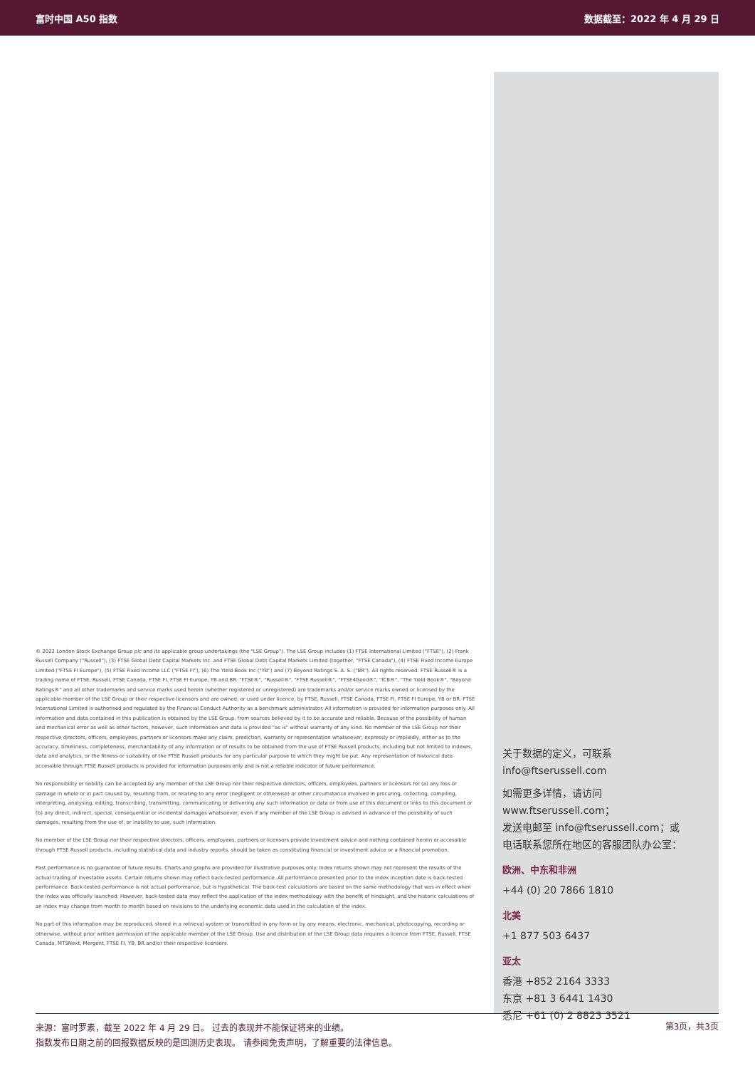富时中国 A50 指数 数据截至：2022 年 4 月 29 日
© 2022 London Stock Exchange Group plc and its applicable group undertakings (the "LSE Group"). The LSE Group includes (1) FTSE International Limited ("FTSE"), (2) Frank Russell Company ("Russell"), (3) FTSE Global Debt Capital Markets Inc. and FTSE Global Debt Capital Markets Limited (together, "FTSE Canada"), (4) FTSE Fixed Income Europe Limited ("FTSE FI Europe"), (5) FTSE Fixed Income LLC ("FTSE FI"), (6) The Yield Book Inc ("YB") and (7) Beyond Ratings S. A. S. ("BR"). All rights reserved. FTSE Russell® is a trading name of FTSE, Russell, FTSE Canada, FTSE FI, FTSE FI Europe, YB and BR. "FTSE®", "Russell®", "FTSE Russell®", "FTSE4Good®", "ICB®", "The Yield Book®", "Beyond Ratings®" and all other trademarks and service marks used herein (whether registered or unregistered) are trademarks and/or service marks owned or licensed by the applicable member of the LSE Group or their respective licensors and are owned, or used under licence, by FTSE, Russell, FTSE Canada, FTSE FI, FTSE FI Europe, YB or BR. FTSE International Limited is authorised and regulated by the Financial Conduct Authority as a benchmark administrator. All information is provided for information purposes only. All information and data contained in this publication is obtained by the LSE Group, from sources believed by it to be accurate and reliable. Because of the possibility of human and mechanical error as well as other factors, however, such information and data is provided "as is" without warranty of any kind. No member of the LSE Group nor their respective directors, officers, employees, partners or licensors make any claim, prediction, warranty or representation whatsoever, expressly or impliedly, either as to the accuracy, timeliness, completeness, merchantability of any information or of results to be obtained from the use of FTSE Russell products, including but not limited to indexes, data and analytics, or the fitness or suitability of the FTSE Russell products for any particular purpose to which they might be put. Any representation of historical data accessible through FTSE Russell products is provided for information purposes only and is not a reliable indicator of future performance.
No responsibility or liability can be accepted by any member of the LSE Group nor their respective directors, officers, employees, partners or licensors for (a) any loss or damage in whole or in part caused by, resulting from, or relating to any error (negligent or otherwise) or other circumstance involved in procuring, collecting, compiling, interpreting, analysing, editing, transcribing, transmitting, communicating or delivering any such information or data or from use of this document or links to this document or (b) any direct, indirect, special, consequential or incidental damages whatsoever, even if any member of the LSE Group is advised in advance of the possibility of such damages, resulting from the use of, or inability to use, such information.
No member of the LSE Group nor their respective directors, officers, employees, partners or licensors provide investment advice and nothing contained herein or accessible through FTSE Russell products, including statistical data and industry reports, should be taken as constituting financial or investment advice or a financial promotion.
Past performance is no guarantee of future results. Charts and graphs are provided for illustrative purposes only. Index returns shown may not represent the results of the actual trading of investable assets. Certain returns shown may reflect back-tested performance. All performance presented prior to the index inception date is back-tested performance. Back-tested performance is not actual performance, but is hypothetical. The back-test calculations are based on the same methodology that was in effect when the index was officially launched. However, back-tested data may reflect the application of the index methodology with the benefit of hindsight, and the historic calculations of an index may change from month to month based on revisions to the underlying economic data used in the calculation of the index.
No part of this information may be reproduced, stored in a retrieval system or transmitted in any form or by any means, electronic, mechanical, photocopying, recording or otherwise, without prior written permission of the applicable member of the LSE Group. Use and distribution of the LSE Group data requires a licence from FTSE, Russell, FTSE Canada, MTSNext, Mergent, FTSE FI, YB, BR and/or their respective licensors.
关于数据的定义，可联系
info@ftserussell.com
如需更多详情，请访问 www.ftserussell.com；
发送电邮至 info@ftserussell.com；或
电话联系您所在地区的客服团队办公室：
欧洲、中东和非洲
+44 (0) 20 7866 1810
北美
+1 877 503 6437
亚太
香港 +852 2164 3333
东京 +81 3 6441 1430
悉尼 +61 (0) 2 8823 3521
来源：富时罗素，截至 2022 年 4 月 29 日。 过去的表现并不能保证将来的业绩。
指数发布日期之前的回报数据反映的是回测历史表现。 请参阅免责声明，了解重要的法律信息。
第3页，共3页